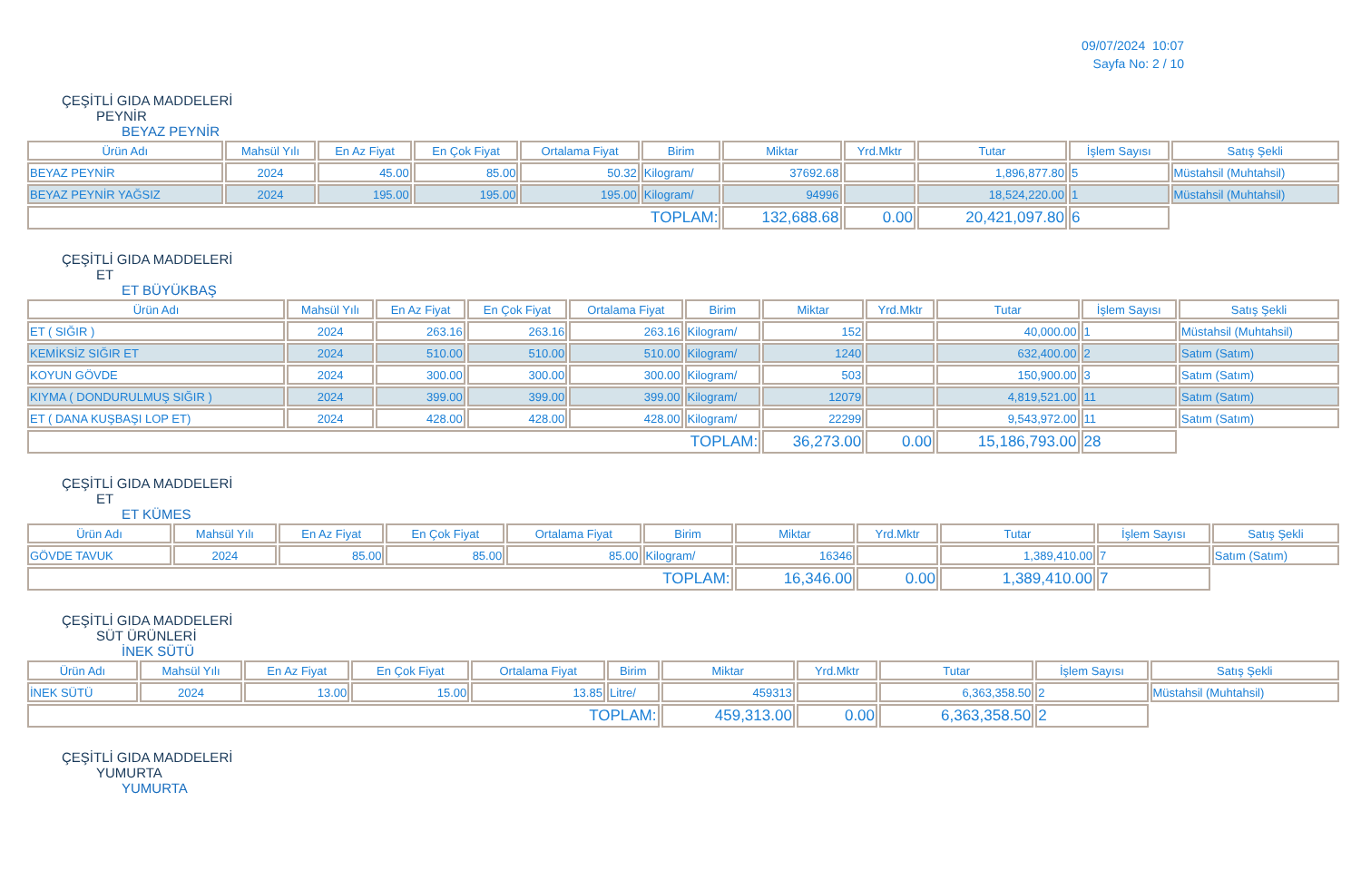09/07/2024 10:07
Sayfa No: 2 / 10
ÇEŞİTLİ GIDA MADDELERİ
PEYNİR
BEYAZ PEYNİR
| Ürün Adı | Mahsül Yılı | En Az Fiyat | En Çok Fiyat | Ortalama Fiyat | Birim | Miktar | Yrd.Mktr | Tutar | İşlem Sayısı | Satış Şekli |
| --- | --- | --- | --- | --- | --- | --- | --- | --- | --- | --- |
| BEYAZ PEYNİR | 2024 | 45.00 | 85.00 | 50.32 | Kilogram/ | 37692.68 | | 1,896,877.80 | 5 | Müstahsil (Muhtahsil) |
| BEYAZ PEYNİR YAĞSIZ | 2024 | 195.00 | 195.00 | 195.00 | Kilogram/ | 94996 | | 18,524,220.00 | 1 | Müstahsil (Muhtahsil) |
| TOPLAM: | | | | | | 132,688.68 | 0.00 | 20,421,097.80 | 6 | |
ÇEŞİTLİ GIDA MADDELERİ
ET
ET BÜYÜKBAŞ
| Ürün Adı | Mahsül Yılı | En Az Fiyat | En Çok Fiyat | Ortalama Fiyat | Birim | Miktar | Yrd.Mktr | Tutar | İşlem Sayısı | Satış Şekli |
| --- | --- | --- | --- | --- | --- | --- | --- | --- | --- | --- |
| ET ( SIĞIR ) | 2024 | 263.16 | 263.16 | 263.16 | Kilogram/ | 152 | | 40,000.00 | 1 | Müstahsil (Muhtahsil) |
| KEMİKSİZ SIĞIR ET | 2024 | 510.00 | 510.00 | 510.00 | Kilogram/ | 1240 | | 632,400.00 | 2 | Satım (Satım) |
| KOYUN GÖVDE | 2024 | 300.00 | 300.00 | 300.00 | Kilogram/ | 503 | | 150,900.00 | 3 | Satım (Satım) |
| KIYMA ( DONDURULMUŞ SIĞIR ) | 2024 | 399.00 | 399.00 | 399.00 | Kilogram/ | 12079 | | 4,819,521.00 | 11 | Satım (Satım) |
| ET ( DANA KUŞBAŞI LOP ET) | 2024 | 428.00 | 428.00 | 428.00 | Kilogram/ | 22299 | | 9,543,972.00 | 11 | Satım (Satım) |
| TOPLAM: | | | | | | 36,273.00 | 0.00 | 15,186,793.00 | 28 | |
ÇEŞİTLİ GIDA MADDELERİ
ET
ET KÜMES
| Ürün Adı | Mahsül Yılı | En Az Fiyat | En Çok Fiyat | Ortalama Fiyat | Birim | Miktar | Yrd.Mktr | Tutar | İşlem Sayısı | Satış Şekli |
| --- | --- | --- | --- | --- | --- | --- | --- | --- | --- | --- |
| GÖVDE TAVUK | 2024 | 85.00 | 85.00 | 85.00 | Kilogram/ | 16346 | | 1,389,410.00 | 7 | Satım (Satım) |
| TOPLAM: | | | | | | 16,346.00 | 0.00 | 1,389,410.00 | 7 | |
ÇEŞİTLİ GIDA MADDELERİ
SÜT ÜRÜNLERİ
İNEK SÜTÜ
| Ürün Adı | Mahsül Yılı | En Az Fiyat | En Çok Fiyat | Ortalama Fiyat | Birim | Miktar | Yrd.Mktr | Tutar | İşlem Sayısı | Satış Şekli |
| --- | --- | --- | --- | --- | --- | --- | --- | --- | --- | --- |
| İNEK SÜTÜ | 2024 | 13.00 | 15.00 | 13.85 | Litre/ | 459313 | | 6,363,358.50 | 2 | Müstahsil (Muhtahsil) |
| TOPLAM: | | | | | | 459,313.00 | 0.00 | 6,363,358.50 | 2 | |
ÇEŞİTLİ GIDA MADDELERİ
YUMURTA
YUMURTA